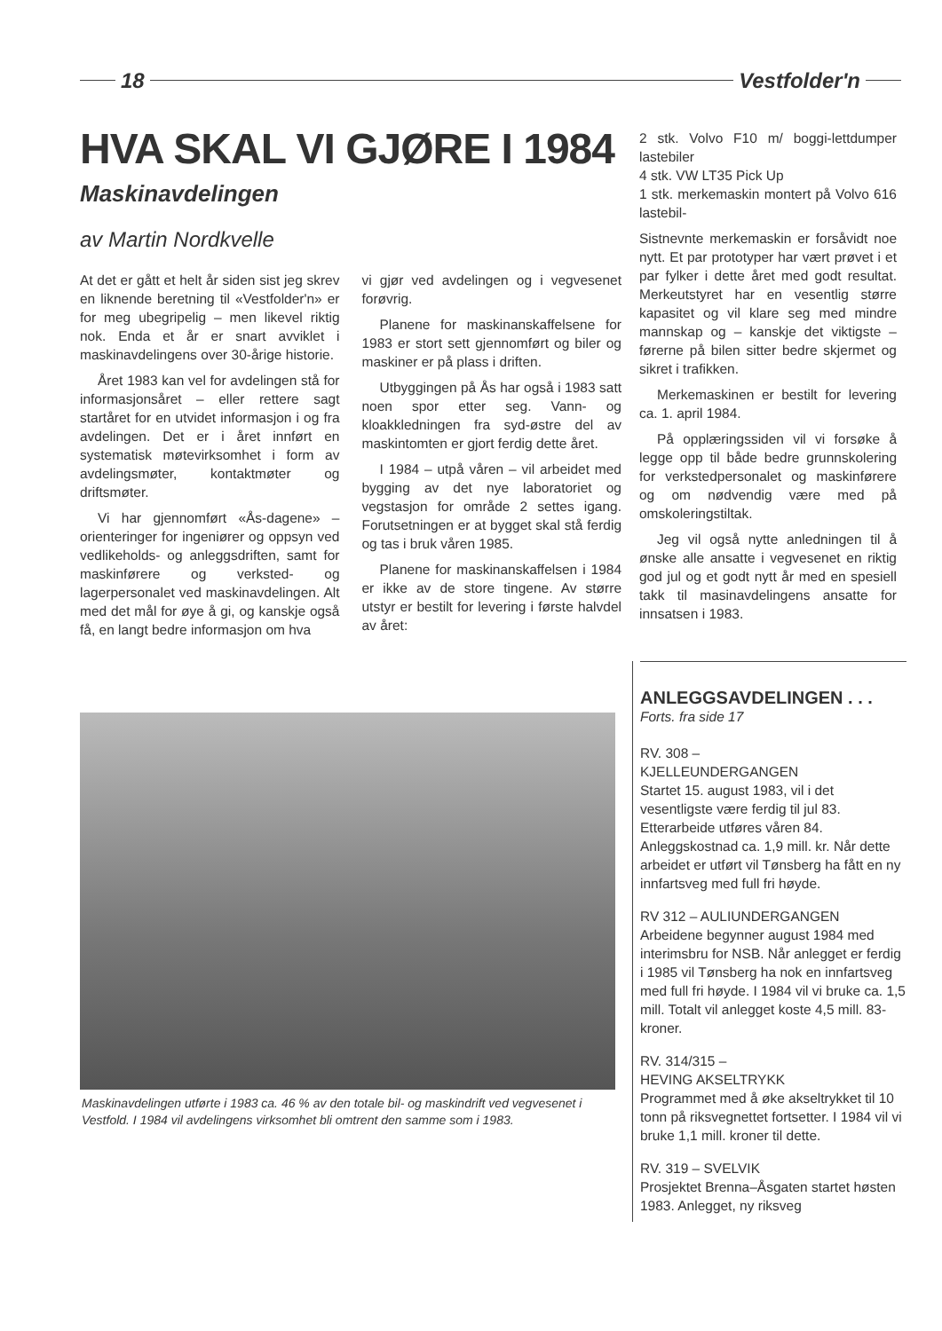18 Vestfolder'n
HVA SKAL VI GJØRE I 1984
Maskinavdelingen
av Martin Nordkvelle
At det er gått et helt år siden sist jeg skrev en liknende beretning til «Vestfolder'n» er for meg ubegripelig – men likevel riktig nok. Enda et år er snart avviklet i maskinavdelingens over 30-årige historie.
Året 1983 kan vel for avdelingen stå for informasjonsåret – eller rettere sagt startåret for en utvidet informasjon i og fra avdelingen. Det er i året innført en systematisk møtevirksomhet i form av avdelingsmøter, kontaktmøter og driftsmøter.
Vi har gjennomført «Ås-dagene» – orienteringer for ingeniører og oppsyn ved vedlikeholds- og anleggsdriften, samt for maskinførere og verksted- og lagerpersonalet ved maskinavdelingen. Alt med det mål for øye å gi, og kanskje også få, en langt bedre informasjon om hva
vi gjør ved avdelingen og i vegvesenet forøvrig.
Planene for maskinanskaffelsene for 1983 er stort sett gjennomført og biler og maskiner er på plass i driften.
Utbyggingen på Ås har også i 1983 satt noen spor etter seg. Vann- og kloakkledningen fra syd-østre del av maskintomten er gjort ferdig dette året.
I 1984 – utpå våren – vil arbeidet med bygging av det nye laboratoriet og vegstasjon for område 2 settes igang. Forutsetningen er at bygget skal stå ferdig og tas i bruk våren 1985.
Planene for maskinanskaffelsen i 1984 er ikke av de store tingene. Av større utstyr er bestilt for levering i første halvdel av året:
Maskinavdelingen utførte i 1983 ca. 46 % av den totale bil- og maskindrift ved vegvesenet i Vestfold. I 1984 vil avdelingens virksomhet bli omtrent den samme som i 1983.
2 stk. Volvo F10 m/ boggi-lettdumper lastebiler
4 stk. VW LT35 Pick Up
1 stk. merkemaskin montert på Volvo 616 lastebil-
Sistnevnte merkemaskin er forsåvidt noe nytt. Et par prototyper har vært prøvet i et par fylker i dette året med godt resultat. Merkeutstyret har en vesentlig større kapasitet og vil klare seg med mindre mannskap og – kanskje det viktigste – førerne på bilen sitter bedre skjermet og sikret i trafikken.
Merkemaskinen er bestilt for levering ca. 1. april 1984.
På opplæringssiden vil vi forsøke å legge opp til både bedre grunnskolering for verkstedpersonalet og maskinførere og om nødvendig være med på omskoleringstiltak.
Jeg vil også nytte anledningen til å ønske alle ansatte i vegvesenet en riktig god jul og et godt nytt år med en spesiell takk til masinavdelingens ansatte for innsatsen i 1983.
ANLEGGSAVDELINGEN . . .
Forts. fra side 17
RV. 308 –
KJELLEUNDERGANGEN
Startet 15. august 1983, vil i det vesentligste være ferdig til jul 83. Etterarbeide utføres våren 84. Anleggskostnad ca. 1,9 mill. kr. Når dette arbeidet er utført vil Tønsberg ha fått en ny innfartsveg med full fri høyde.
RV 312 – AULIUNDERGANGEN
Arbeidene begynner august 1984 med interimsbru for NSB. Når anlegget er ferdig i 1985 vil Tønsberg ha nok en innfartsveg med full fri høyde. I 1984 vil vi bruke ca. 1,5 mill. Totalt vil anlegget koste 4,5 mill. 83-kroner.
RV. 314/315 –
HEVING AKSELTRYKK
Programmet med å øke akseltrykket til 10 tonn på riksvegnettet fortsetter. I 1984 vil vi bruke 1,1 mill. kroner til dette.
RV. 319 – SVELVIK
Prosjektet Brenna–Åsgaten startet høsten 1983. Anlegget, ny riksveg